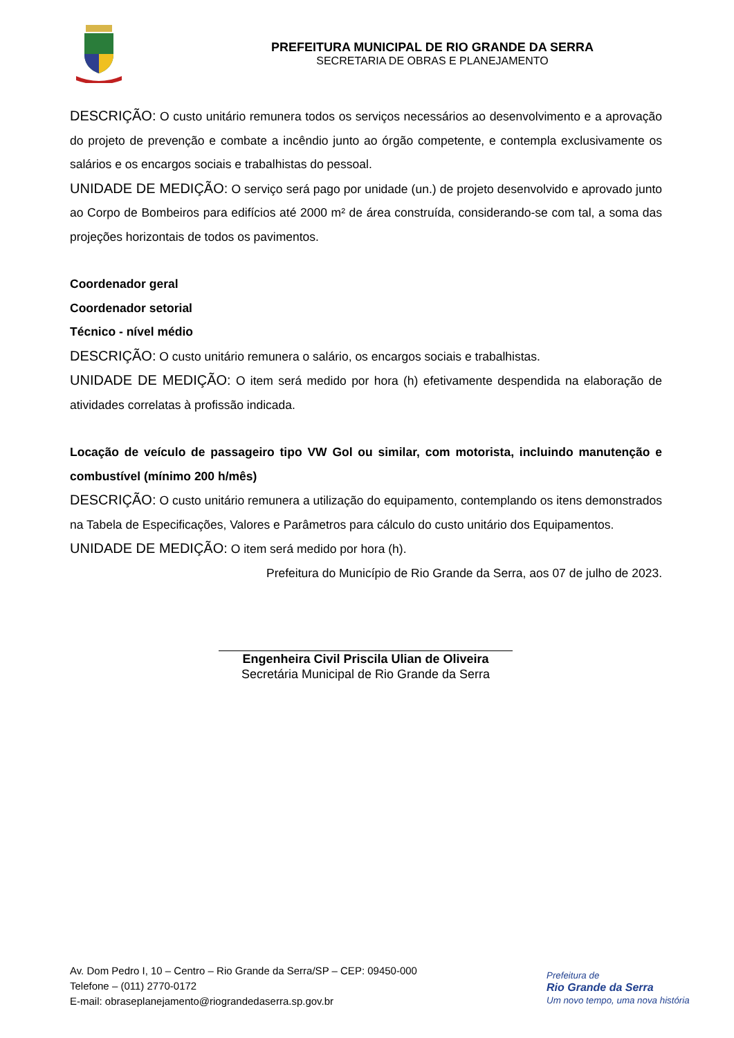PREFEITURA MUNICIPAL DE RIO GRANDE DA SERRA
SECRETARIA DE OBRAS E PLANEJAMENTO
DESCRIÇÃO: O custo unitário remunera todos os serviços necessários ao desenvolvimento e a aprovação do projeto de prevenção e combate a incêndio junto ao órgão competente, e contempla exclusivamente os salários e os encargos sociais e trabalhistas do pessoal.
UNIDADE DE MEDIÇÃO: O serviço será pago por unidade (un.) de projeto desenvolvido e aprovado junto ao Corpo de Bombeiros para edifícios até 2000 m² de área construída, considerando-se com tal, a soma das projeções horizontais de todos os pavimentos.
Coordenador geral
Coordenador setorial
Técnico - nível médio
DESCRIÇÃO: O custo unitário remunera o salário, os encargos sociais e trabalhistas.
UNIDADE DE MEDIÇÃO: O item será medido por hora (h) efetivamente despendida na elaboração de atividades correlatas à profissão indicada.
Locação de veículo de passageiro tipo VW Gol ou similar, com motorista, incluindo manutenção e combustível (mínimo 200 h/mês)
DESCRIÇÃO: O custo unitário remunera a utilização do equipamento, contemplando os itens demonstrados na Tabela de Especificações, Valores e Parâmetros para cálculo do custo unitário dos Equipamentos.
UNIDADE DE MEDIÇÃO: O item será medido por hora (h).
Prefeitura do Município de Rio Grande da Serra, aos 07 de julho de 2023.
Engenheira Civil Priscila Ulian de Oliveira
Secretária Municipal de Rio Grande da Serra
Av. Dom Pedro I, 10 – Centro – Rio Grande da Serra/SP – CEP: 09450-000
Telefone – (011) 2770-0172
E-mail: obraseplanejamento@riograndedaserra.sp.gov.br
Prefeitura de
Rio Grande da Serra
Um novo tempo, uma nova história